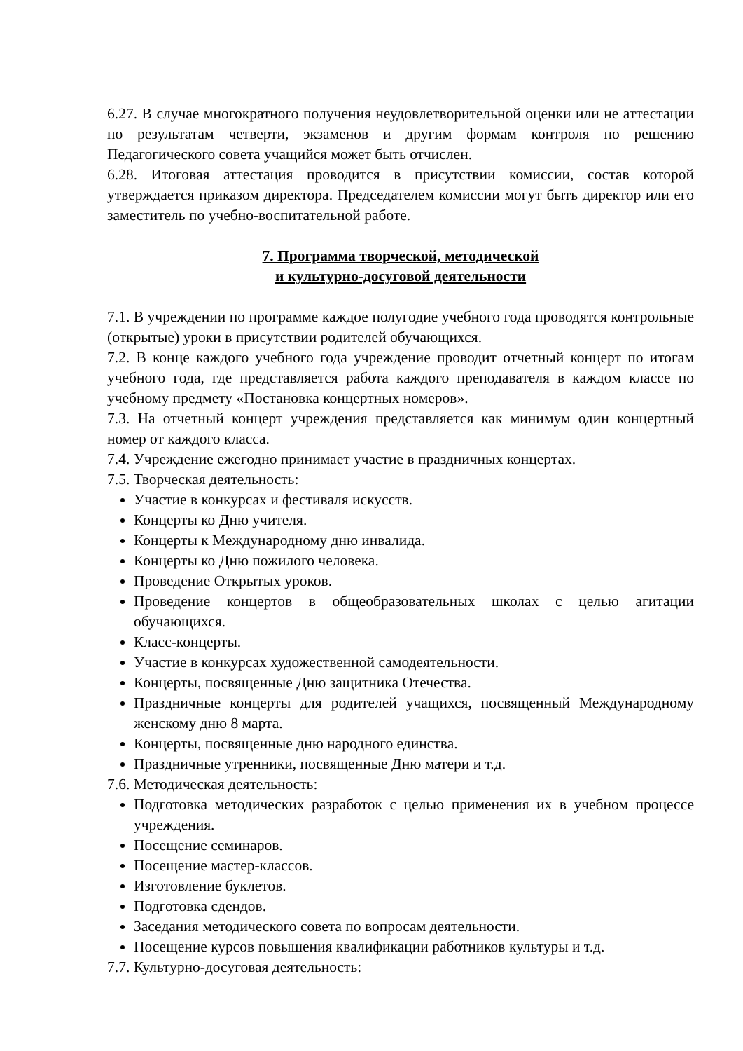6.27. В случае многократного получения неудовлетворительной оценки или не аттестации по результатам четверти, экзаменов и другим формам контроля по решению Педагогического совета учащийся может быть отчислен.
6.28. Итоговая аттестация проводится в присутствии комиссии, состав которой утверждается приказом директора. Председателем комиссии могут быть директор или его заместитель по учебно-воспитательной работе.
7. Программа творческой, методической
и культурно-досуговой деятельности
7.1. В учреждении по программе каждое полугодие учебного года проводятся контрольные (открытые) уроки в присутствии родителей обучающихся.
7.2. В конце каждого учебного года учреждение проводит отчетный концерт по итогам учебного года, где представляется работа каждого преподавателя в каждом классе по учебному предмету «Постановка концертных номеров».
7.3. На отчетный концерт учреждения представляется как минимум один концертный номер от каждого класса.
7.4. Учреждение ежегодно принимает участие в праздничных концертах.
7.5. Творческая деятельность:
Участие в конкурсах и фестиваля искусств.
Концерты ко Дню учителя.
Концерты к Международному дню инвалида.
Концерты ко Дню пожилого человека.
Проведение Открытых уроков.
Проведение концертов в общеобразовательных школах с целью агитации обучающихся.
Класс-концерты.
Участие в конкурсах художественной самодеятельности.
Концерты, посвященные Дню защитника Отечества.
Праздничные концерты для родителей учащихся, посвященный Международному женскому дню 8 марта.
Концерты, посвященные дню народного единства.
Праздничные утренники, посвященные Дню матери и т.д.
7.6. Методическая деятельность:
Подготовка методических разработок с целью применения их в учебном процессе учреждения.
Посещение семинаров.
Посещение мастер-классов.
Изготовление буклетов.
Подготовка сдендов.
Заседания методического совета по вопросам деятельности.
Посещение курсов повышения квалификации работников культуры и т.д.
7.7. Культурно-досуговая деятельность: